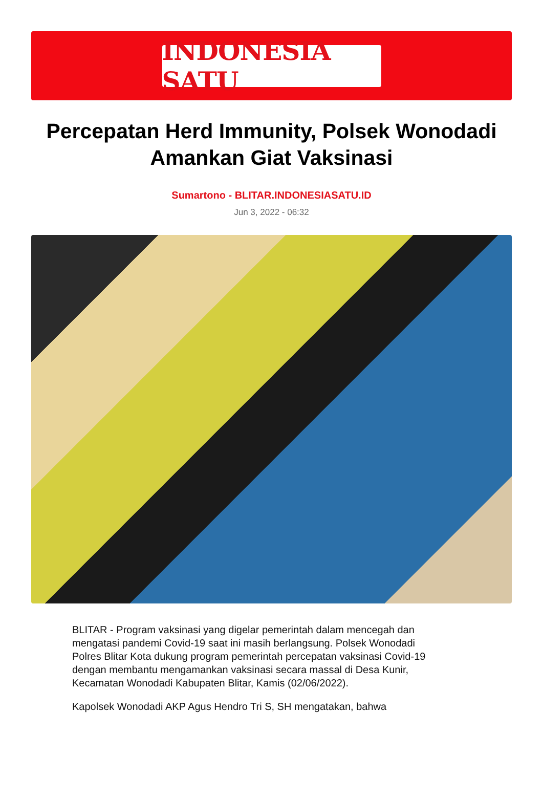INDONESIA SATU
Percepatan Herd Immunity, Polsek Wonodadi Amankan Giat Vaksinasi
Sumartono - BLITAR.INDONESIASATU.ID
Jun 3, 2022 - 06:32
BLITAR - Program vaksinasi yang digelar pemerintah dalam mencegah dan mengatasi pandemi Covid-19 saat ini masih berlangsung. Polsek Wonodadi Polres Blitar Kota dukung program pemerintah percepatan vaksinasi Covid-19 dengan membantu mengamankan vaksinasi secara massal di Desa Kunir, Kecamatan Wonodadi Kabupaten Blitar, Kamis (02/06/2022).
Kapolsek Wonodadi AKP Agus Hendro Tri S, SH mengatakan, bahwa